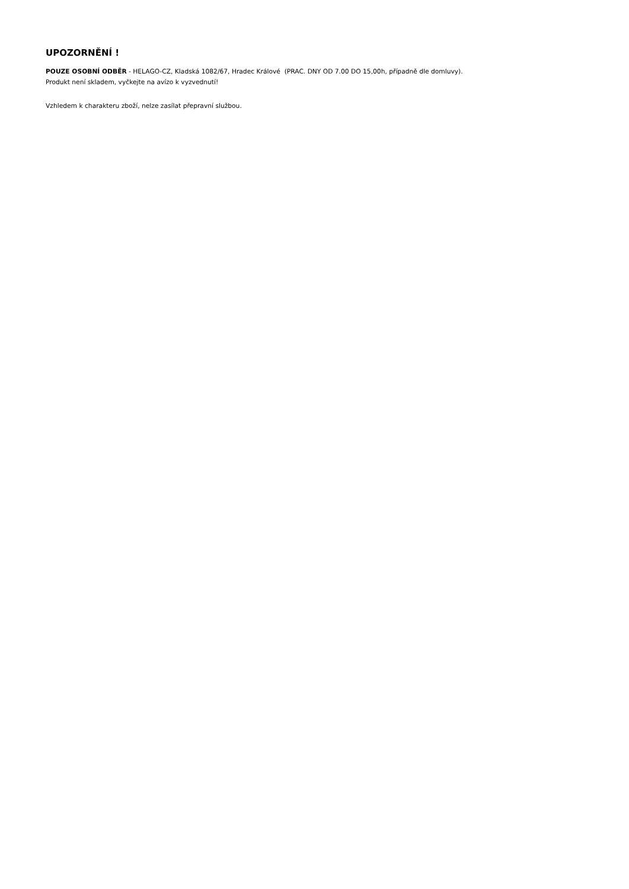UPOZORNĚNÍ !
POUZE OSOBNÍ ODBĚR - HELAGO-CZ, Kladská 1082/67, Hradec Králové (PRAC. DNY OD 7.00 DO 15,00h, případně dle domluvy).
Produkt není skladem, vyčkejte na avízo k vyzvednutí!
Vzhledem k charakteru zboží, nelze zasílat přepravní službou.